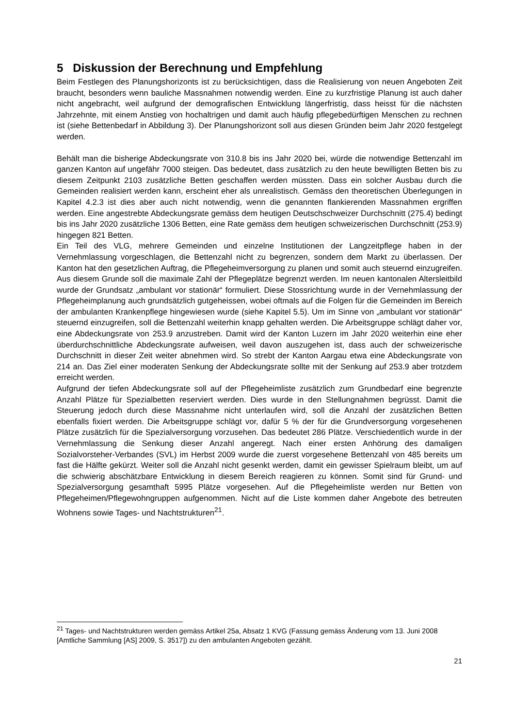5 Diskussion der Berechnung und Empfehlung
Beim Festlegen des Planungshorizonts ist zu berücksichtigen, dass die Realisierung von neuen Angeboten Zeit braucht, besonders wenn bauliche Massnahmen notwendig werden. Eine zu kurzfristige Planung ist auch daher nicht angebracht, weil aufgrund der demografischen Entwicklung längerfristig, dass heisst für die nächsten Jahrzehnte, mit einem Anstieg von hochaltrigen und damit auch häufig pflegebedürftigen Menschen zu rechnen ist (siehe Bettenbedarf in Abbildung 3). Der Planungshorizont soll aus diesen Gründen beim Jahr 2020 festgelegt werden.
Behält man die bisherige Abdeckungsrate von 310.8 bis ins Jahr 2020 bei, würde die notwendige Bettenzahl im ganzen Kanton auf ungefähr 7000 steigen. Das bedeutet, dass zusätzlich zu den heute bewilligten Betten bis zu diesem Zeitpunkt 2103 zusätzliche Betten geschaffen werden müssten. Dass ein solcher Ausbau durch die Gemeinden realisiert werden kann, erscheint eher als unrealistisch. Gemäss den theoretischen Überlegungen in Kapitel 4.2.3 ist dies aber auch nicht notwendig, wenn die genannten flankierenden Massnahmen ergriffen werden. Eine angestrebte Abdeckungsrate gemäss dem heutigen Deutschschweizer Durchschnitt (275.4) bedingt bis ins Jahr 2020 zusätzliche 1306 Betten, eine Rate gemäss dem heutigen schweizerischen Durchschnitt (253.9) hingegen 821 Betten.
Ein Teil des VLG, mehrere Gemeinden und einzelne Institutionen der Langzeitpflege haben in der Vernehmlassung vorgeschlagen, die Bettenzahl nicht zu begrenzen, sondern dem Markt zu überlassen. Der Kanton hat den gesetzlichen Auftrag, die Pflegeheimversorgung zu planen und somit auch steuernd einzugreifen. Aus diesem Grunde soll die maximale Zahl der Pflegeplätze begrenzt werden. Im neuen kantonalen Altersleitbild wurde der Grundsatz „ambulant vor stationär“ formuliert. Diese Stossrichtung wurde in der Vernehmlassung der Pflegeheimplanung auch grundsätzlich gutgeheissen, wobei oftmals auf die Folgen für die Gemeinden im Bereich der ambulanten Krankenpflege hingewiesen wurde (siehe Kapitel 5.5). Um im Sinne von „ambulant vor stationär“ steuernd einzugreifen, soll die Bettenzahl weiterhin knapp gehalten werden. Die Arbeitsgruppe schlägt daher vor, eine Abdeckungsrate von 253.9 anzustreben. Damit wird der Kanton Luzern im Jahr 2020 weiterhin eine eher überdurchschnittliche Abdeckungsrate aufweisen, weil davon auszugehen ist, dass auch der schweizerische Durchschnitt in dieser Zeit weiter abnehmen wird. So strebt der Kanton Aargau etwa eine Abdeckungsrate von 214 an. Das Ziel einer moderaten Senkung der Abdeckungsrate sollte mit der Senkung auf 253.9 aber trotzdem erreicht werden.
Aufgrund der tiefen Abdeckungsrate soll auf der Pflegeheimliste zusätzlich zum Grundbedarf eine begrenzte Anzahl Plätze für Spezialbetten reserviert werden. Dies wurde in den Stellungnahmen begrüsst. Damit die Steuerung jedoch durch diese Massnahme nicht unterlaufen wird, soll die Anzahl der zusätzlichen Betten ebenfalls fixiert werden. Die Arbeitsgruppe schlägt vor, dafür 5 % der für die Grundversorgung vorgesehenen Plätze zusätzlich für die Spezialversorgung vorzusehen. Das bedeutet 286 Plätze. Verschiedentlich wurde in der Vernehmlassung die Senkung dieser Anzahl angeregt. Nach einer ersten Anhörung des damaligen Sozialvorsteher-Verbandes (SVL) im Herbst 2009 wurde die zuerst vorgesehene Bettenzahl von 485 bereits um fast die Hälfte gekürzt. Weiter soll die Anzahl nicht gesenkt werden, damit ein gewisser Spielraum bleibt, um auf die schwierig abschätzbare Entwicklung in diesem Bereich reagieren zu können. Somit sind für Grund- und Spezialversorgung gesamthaft 5995 Plätze vorgesehen. Auf die Pflegeheimliste werden nur Betten von Pflegeheimen/Pflegewohngruppen aufgenommen. Nicht auf die Liste kommen daher Angebote des betreuten Wohnens sowie Tages- und Nachtstrukturen<sup>21</sup>.
<sup>21</sup> Tages- und Nachtstrukturen werden gemäss Artikel 25a, Absatz 1 KVG (Fassung gemäss Änderung vom 13. Juni 2008 [Amtliche Sammlung [AS] 2009, S. 3517]) zu den ambulanten Angeboten gezählt.
21